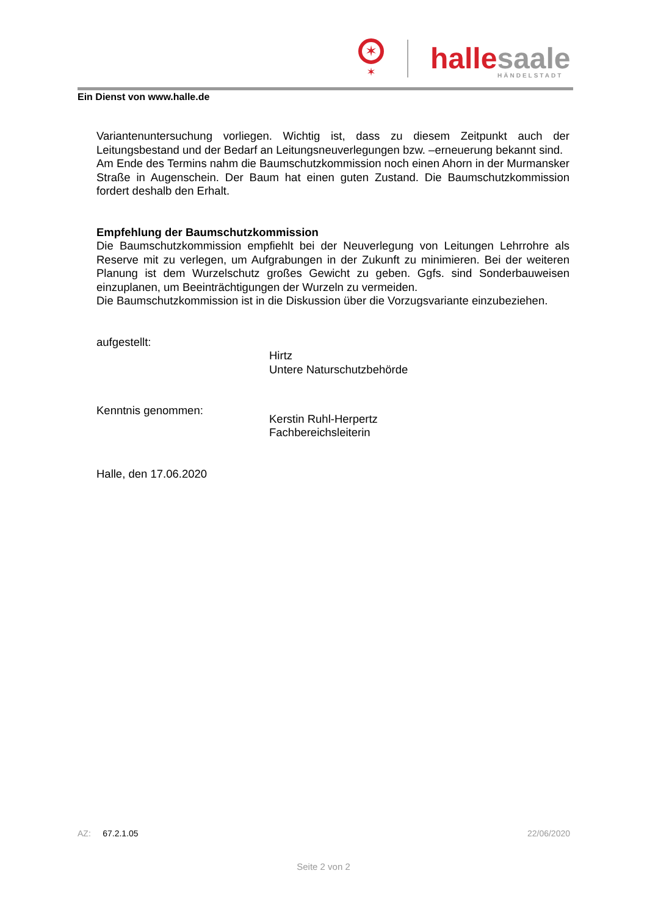✶
✶
hallesaale
HÄNDELSTADT
Ein Dienst von www.halle.de
Variantenuntersuchung vorliegen. Wichtig ist, dass zu diesem Zeitpunkt auch der Leitungsbestand und der Bedarf an Leitungsneuverlegungen bzw. –erneuerung bekannt sind.
Am Ende des Termins nahm die Baumschutzkommission noch einen Ahorn in der Murmansker Straße in Augenschein. Der Baum hat einen guten Zustand. Die Baumschutzkommission fordert deshalb den Erhalt.
Empfehlung der Baumschutzkommission
Die Baumschutzkommission empfiehlt bei der Neuverlegung von Leitungen Lehrrohre als Reserve mit zu verlegen, um Aufgrabungen in der Zukunft zu minimieren. Bei der weiteren Planung ist dem Wurzelschutz großes Gewicht zu geben. Ggfs. sind Sonderbauweisen einzuplanen, um Beeinträchtigungen der Wurzeln zu vermeiden.
Die Baumschutzkommission ist in die Diskussion über die Vorzugsvariante einzubeziehen.
aufgestellt:
Hirtz
Untere Naturschutzbehörde
Kenntnis genommen:
Kerstin Ruhl-Herpertz
Fachbereichsleiterin
Halle, den 17.06.2020
AZ: 67.2.1.05 22/06/2020
Seite 2 von 2